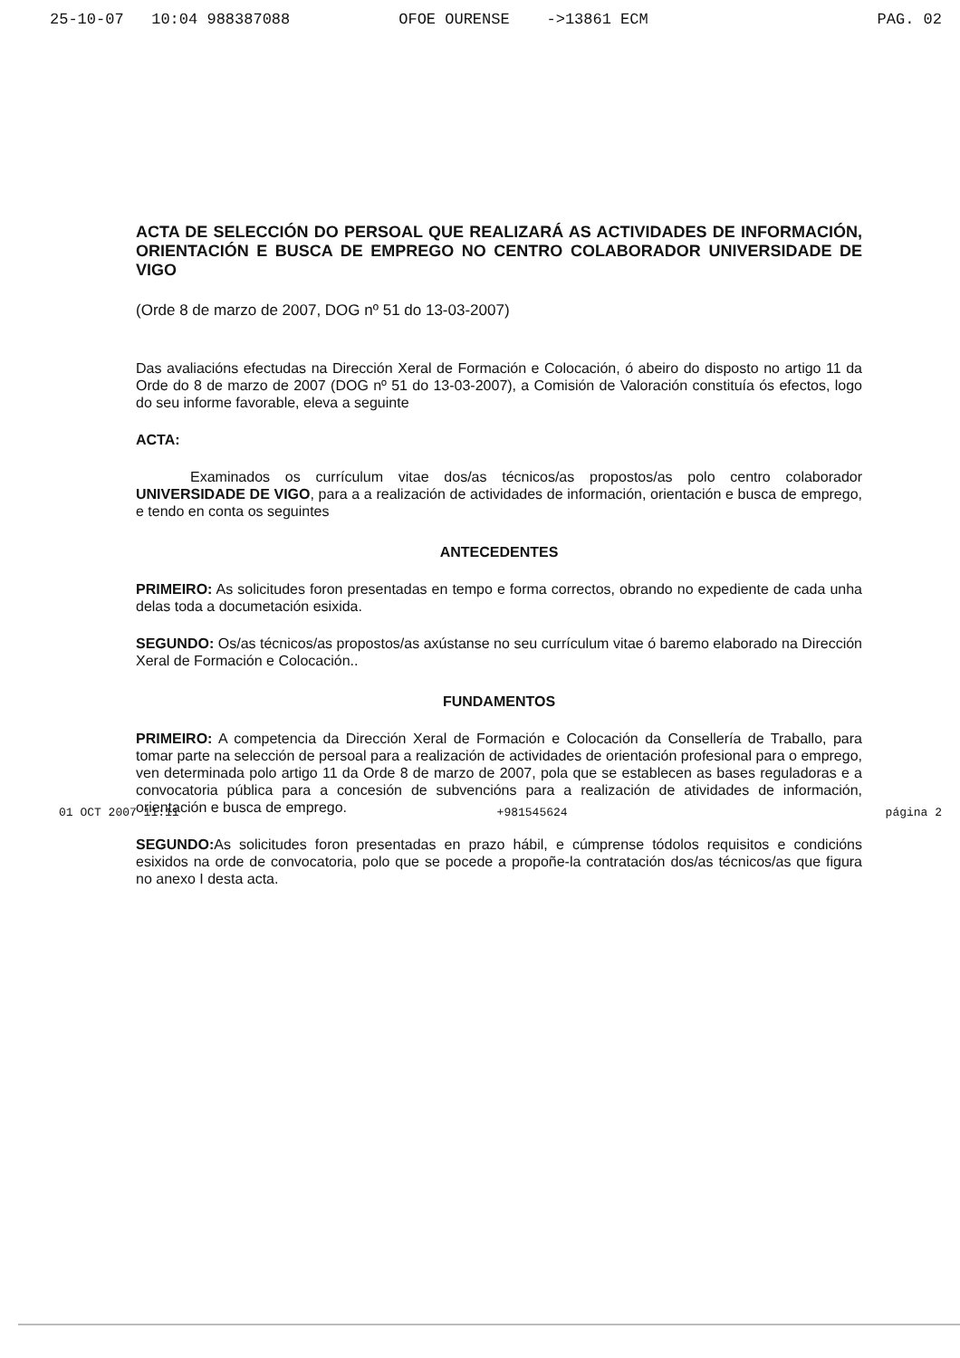25-10-07 10:04 988387088 OFOE OURENSE ->13861 ECM PAG. 02
ACTA DE SELECCIÓN DO PERSOAL QUE REALIZARÁ AS ACTIVIDADES DE INFORMACIÓN, ORIENTACIÓN E BUSCA DE EMPREGO NO CENTRO COLABORADOR UNIVERSIDADE DE VIGO
(Orde 8 de marzo de 2007, DOG nº 51 do 13-03-2007)
Das avaliacións efectudas na Dirección Xeral de Formación e Colocación, ó abeiro do disposto no artigo 11 da Orde do 8 de marzo de 2007 (DOG nº 51 do 13-03-2007), a Comisión de Valoración constituía ós efectos, logo do seu informe favorable, eleva a seguinte
ACTA:
Examinados os currículum vitae dos/as técnicos/as propostos/as polo centro colaborador UNIVERSIDADE DE VIGO, para a a realización de actividades de información, orientación e busca de emprego, e tendo en conta os seguintes
ANTECEDENTES
PRIMEIRO: As solicitudes foron presentadas en tempo e forma correctos, obrando no expediente de cada unha delas toda a documetación esixida.
SEGUNDO: Os/as técnicos/as propostos/as axústanse no seu currículum vitae ó baremo elaborado na Dirección Xeral de Formación e Colocación..
FUNDAMENTOS
PRIMEIRO: A competencia da Dirección Xeral de Formación e Colocación da Consellería de Traballo, para tomar parte na selección de persoal para a realización de actividades de orientación profesional para o emprego, ven determinada polo artigo 11 da Orde 8 de marzo de 2007, pola que se establecen as bases reguladoras e a convocatoria pública para a concesión de subvencións para a realización de atividades de información, orientación e busca de emprego.
SEGUNDO: As solicitudes foron presentadas en prazo hábil, e cúmprense tódolos requisitos e condicións esixidos na orde de convocatoria, polo que se pocede a propoñe-la contratación dos/as técnicos/as que figura no anexo I desta acta.
01 OCT 2007 11:11 +981545624 página 2